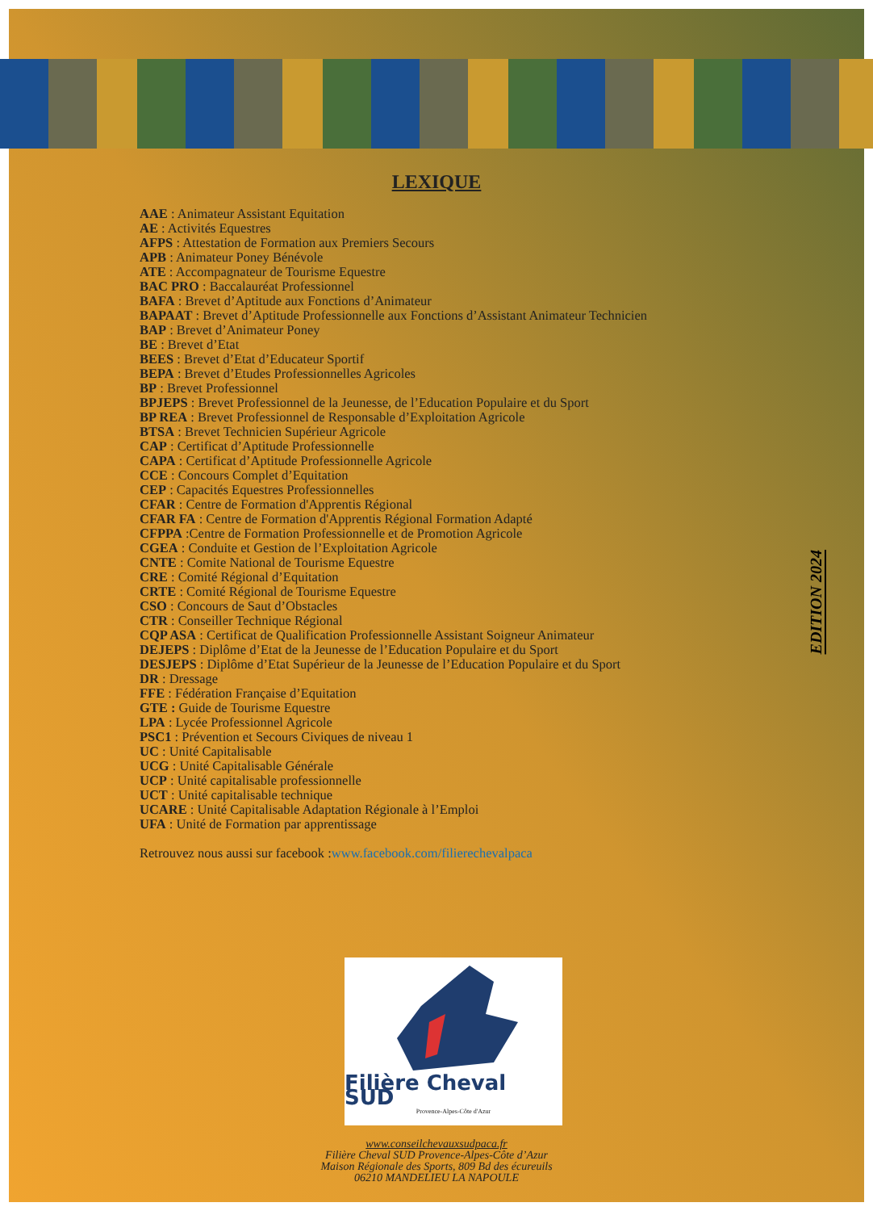EDITION 2024
LEXIQUE
AAE : Animateur Assistant Equitation
AE : Activités Equestres
AFPS : Attestation de Formation aux Premiers Secours
APB : Animateur Poney Bénévole
ATE : Accompagnateur de Tourisme Equestre
BAC PRO : Baccalauréat Professionnel
BAFA : Brevet d’Aptitude aux Fonctions d’Animateur
BAPAAT : Brevet d’Aptitude Professionnelle aux Fonctions d’Assistant Animateur Technicien
BAP : Brevet d’Animateur Poney
BE : Brevet d’Etat
BEES : Brevet d’Etat d’Educateur Sportif
BEPA : Brevet d’Etudes Professionnelles Agricoles
BP : Brevet Professionnel
BPJEPS : Brevet Professionnel de la Jeunesse, de l’Education Populaire et du Sport
BP REA : Brevet Professionnel de Responsable d’Exploitation Agricole
BTSA : Brevet Technicien Supérieur Agricole
CAP : Certificat d’Aptitude Professionnelle
CAPA : Certificat d’Aptitude Professionnelle Agricole
CCE : Concours Complet d’Equitation
CEP : Capacités Equestres Professionnelles
CFAR : Centre de Formation d'Apprentis Régional
CFAR FA : Centre de Formation d'Apprentis Régional Formation Adapté
CFPPA :Centre de Formation Professionnelle et de Promotion Agricole
CGEA : Conduite et Gestion de l’Exploitation Agricole
CNTE : Comite National de Tourisme Equestre
CRE : Comité Régional d’Equitation
CRTE : Comité Régional de Tourisme Equestre
CSO : Concours de Saut d’Obstacles
CTR : Conseiller Technique Régional
CQP ASA : Certificat de Qualification Professionnelle Assistant Soigneur Animateur
DEJEPS : Diplôme d’Etat de la Jeunesse de l’Education Populaire et du Sport
DESJEPS : Diplôme d’Etat Supérieur de la Jeunesse de l’Education Populaire et du Sport
DR : Dressage
FFE : Fédération Française d’Equitation
GTE : Guide de Tourisme Equestre
LPA : Lycée Professionnel Agricole
PSC1 : Prévention et Secours Civiques de niveau 1
UC : Unité Capitalisable
UCG : Unité Capitalisable Générale
UCP : Unité capitalisable professionnelle
UCT : Unité capitalisable technique
UCARE : Unité Capitalisable Adaptation Régionale à l’Emploi
UFA : Unité de Formation par apprentissage
Retrouvez nous aussi sur facebook :www.facebook.com/filierechevalpaca
Filière Cheval SUD
Provence-Alpes-Côte d'Azur
www.conseilchevauxsudpaca.fr
Filière Cheval SUD Provence-Alpes-Côte d’Azur
Maison Régionale des Sports, 809 Bd des écureuils
06210 MANDELIEU LA NAPOULE